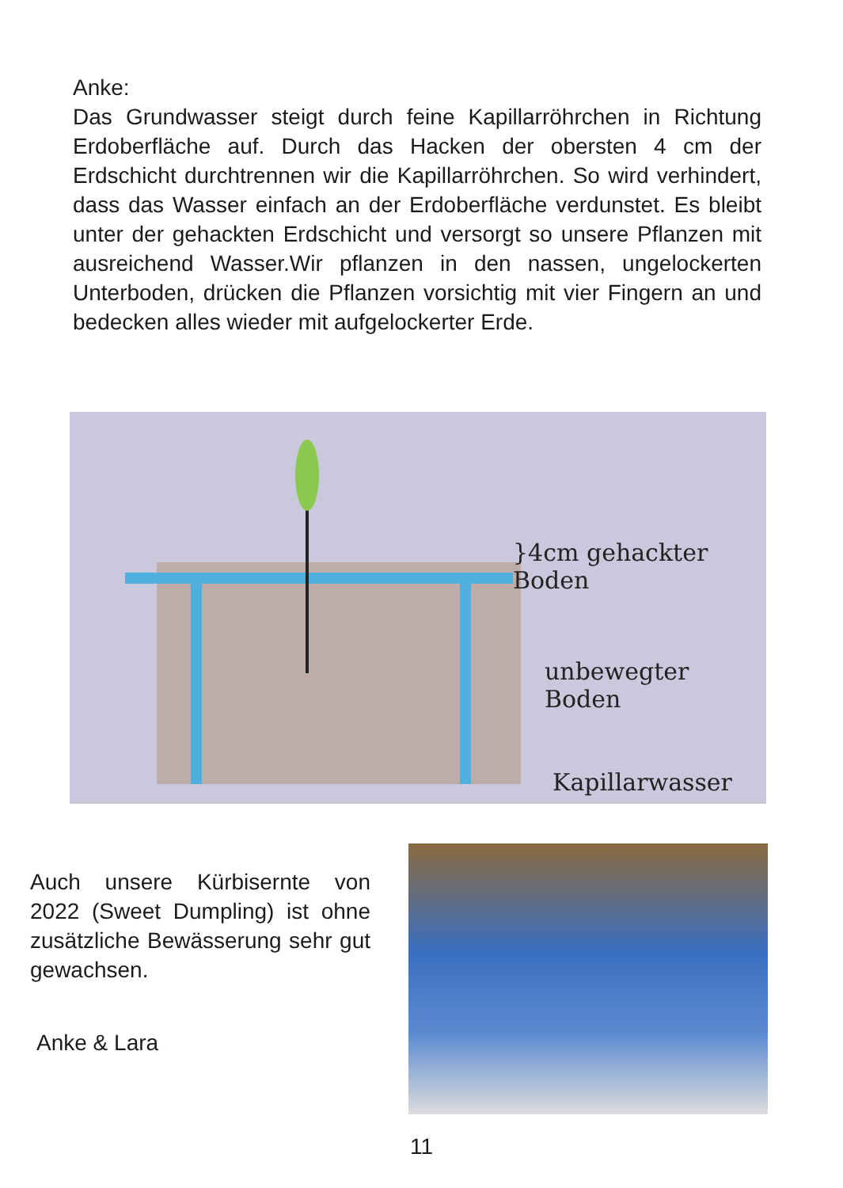Anke:
Das Grundwasser steigt durch feine Kapillarröhrchen in Richtung Erdoberfläche auf. Durch das Hacken der obersten 4 cm der Erdschicht durchtrennen wir die Kapillarröhrchen. So wird verhindert, dass das Wasser einfach an der Erdoberfläche verdunstet. Es bleibt unter der gehackten Erdschicht und versorgt so unsere Pflanzen mit ausreichend Wasser.Wir pflanzen in den nassen, ungelockerten Unterboden, drücken die Pflanzen vorsichtig mit vier Fingern an und bedecken alles wieder mit aufgelockerter Erde.
}4cm gehackter Boden
unbewegter Boden
Kapillarwasser
Auch unsere Kürbisernte von 2022 (Sweet Dumpling) ist ohne zusätzliche Bewässerung sehr gut gewachsen.
Anke & Lara
11